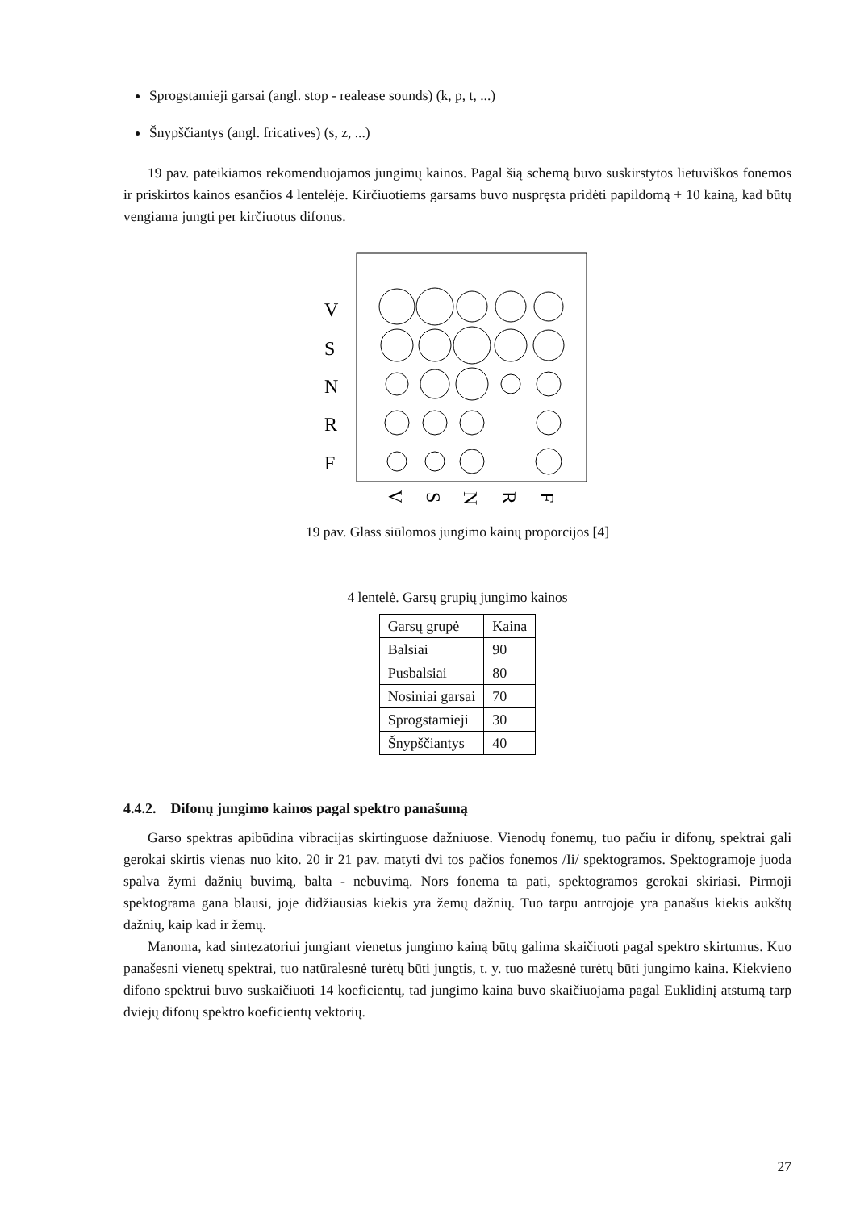Sprogstamieji garsai (angl. stop - realease sounds) (k, p, t, ...)
Šnypščiantys (angl. fricatives) (s, z, ...)
19 pav. pateikiamos rekomenduojamos jungimų kainos. Pagal šią schemą buvo suskirstytos lietuviškos fonemos ir priskirtos kainos esančios 4 lentelėje. Kirčiuotiems garsams buvo nuspręsta pridėti papildomą + 10 kainą, kad būtų vengiama jungti per kirčiuotus difonus.
V
S
N
R
F
V
S
N
R
F
19 pav. Glass siūlomos jungimo kainų proporcijos [4]
4 lentelė. Garsų grupių jungimo kainos
| Garsų grupė | Kaina |
| Balsiai | 90 |
| Pusbalsiai | 80 |
| Nosiniai garsai | 70 |
| Sprogstamieji | 30 |
| Šnypščiantys | 40 |
4.4.2. Difonų jungimo kainos pagal spektro panašumą
Garso spektras apibūdina vibracijas skirtinguose dažniuose. Vienodų fonemų, tuo pačiu ir difonų, spektrai gali gerokai skirtis vienas nuo kito. 20 ir 21 pav. matyti dvi tos pačios fonemos /Ii/ spektogramos. Spektogramoje juoda spalva žymi dažnių buvimą, balta - nebuvimą. Nors fonema ta pati, spektogramos gerokai skiriasi. Pirmoji spektograma gana blausi, joje didžiausias kiekis yra žemų dažnių. Tuo tarpu antrojoje yra panašus kiekis aukštų dažnių, kaip kad ir žemų.
Manoma, kad sintezatoriui jungiant vienetus jungimo kainą būtų galima skaičiuoti pagal spektro skirtumus. Kuo panašesni vienetų spektrai, tuo natūralesnė turėtų būti jungtis, t. y. tuo mažesnė turėtų būti jungimo kaina. Kiekvieno difono spektrui buvo suskaičiuoti 14 koeficientų, tad jungimo kaina buvo skaičiuojama pagal Euklidinį atstumą tarp dviejų difonų spektro koeficientų vektorių.
27